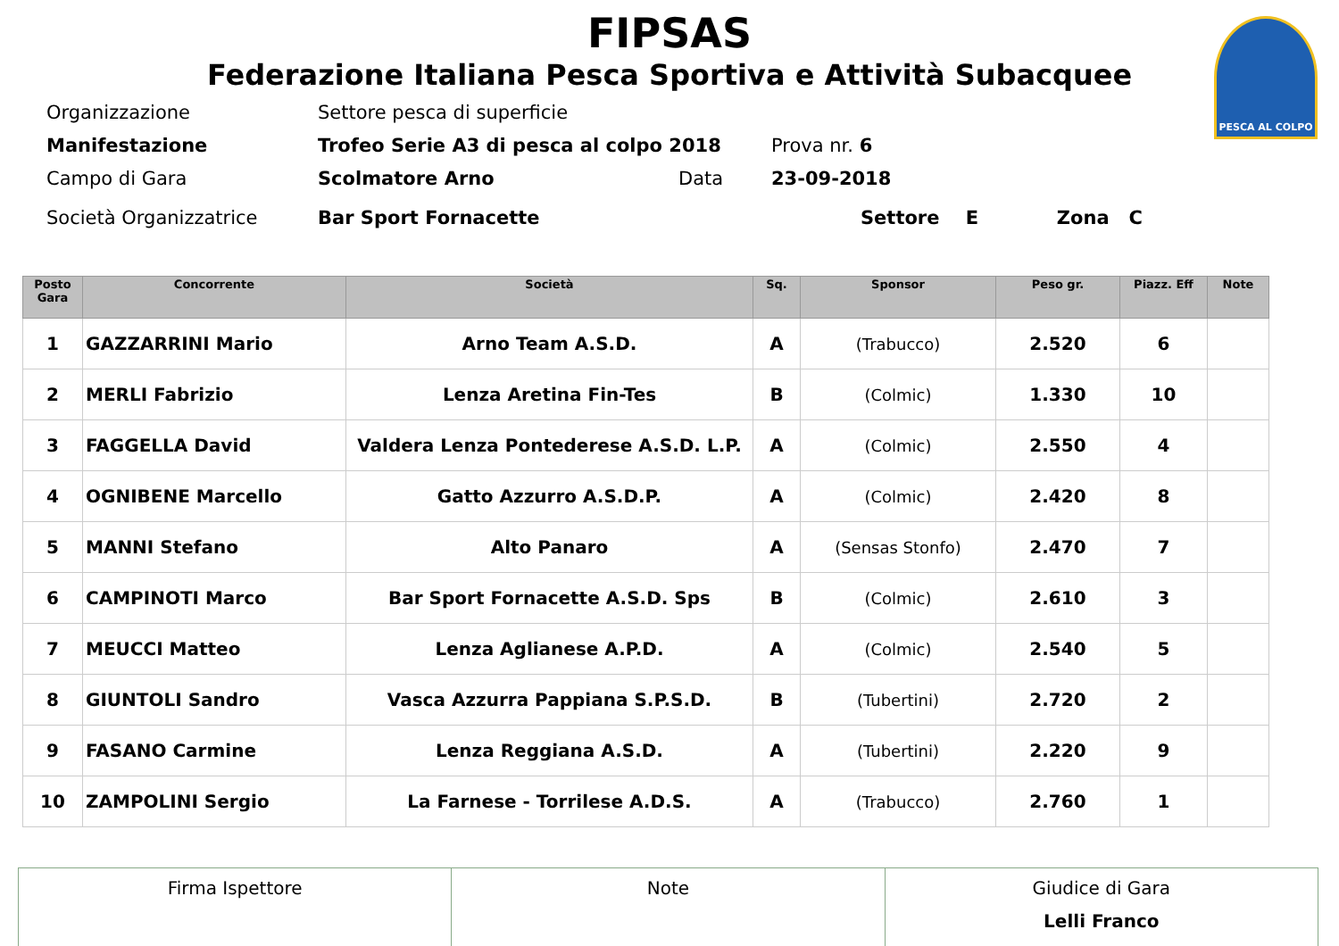FIPSAS
Federazione Italiana Pesca Sportiva e Attività Subacquee
PESCA AL COLPO
| Organizzazione | Settore pesca di superficie | | |
| Manifestazione | Trofeo Serie A3 di pesca al colpo 2018 | | Prova nr. 6 |
| Campo di Gara | Scolmatore Arno | Data | 23-09-2018 |
| Società Organizzatrice | Bar Sport Fornacette | | Settore E Zona C |
| Posto Gara | Concorrente | Società | Sq. | Sponsor | Peso gr. | Piazz. Eff | Note |
| --- | --- | --- | --- | --- | --- | --- | --- |
| 1 | GAZZARRINI Mario | Arno Team A.S.D. | A | (Trabucco) | 2.520 | 6 | |
| 2 | MERLI Fabrizio | Lenza Aretina Fin-Tes | B | (Colmic) | 1.330 | 10 | |
| 3 | FAGGELLA David | Valdera Lenza Pontederese A.S.D. L.P. | A | (Colmic) | 2.550 | 4 | |
| 4 | OGNIBENE Marcello | Gatto Azzurro A.S.D.P. | A | (Colmic) | 2.420 | 8 | |
| 5 | MANNI Stefano | Alto Panaro | A | (Sensas Stonfo) | 2.470 | 7 | |
| 6 | CAMPINOTI Marco | Bar Sport Fornacette A.S.D. Sps | B | (Colmic) | 2.610 | 3 | |
| 7 | MEUCCI Matteo | Lenza Aglianese A.P.D. | A | (Colmic) | 2.540 | 5 | |
| 8 | GIUNTOLI Sandro | Vasca Azzurra Pappiana S.P.S.D. | B | (Tubertini) | 2.720 | 2 | |
| 9 | FASANO Carmine | Lenza Reggiana A.S.D. | A | (Tubertini) | 2.220 | 9 | |
| 10 | ZAMPOLINI Sergio | La Farnese - Torrilese A.D.S. | A | (Trabucco) | 2.760 | 1 | |
| Firma Ispettore | Note | Giudice di Gara Lelli Franco |